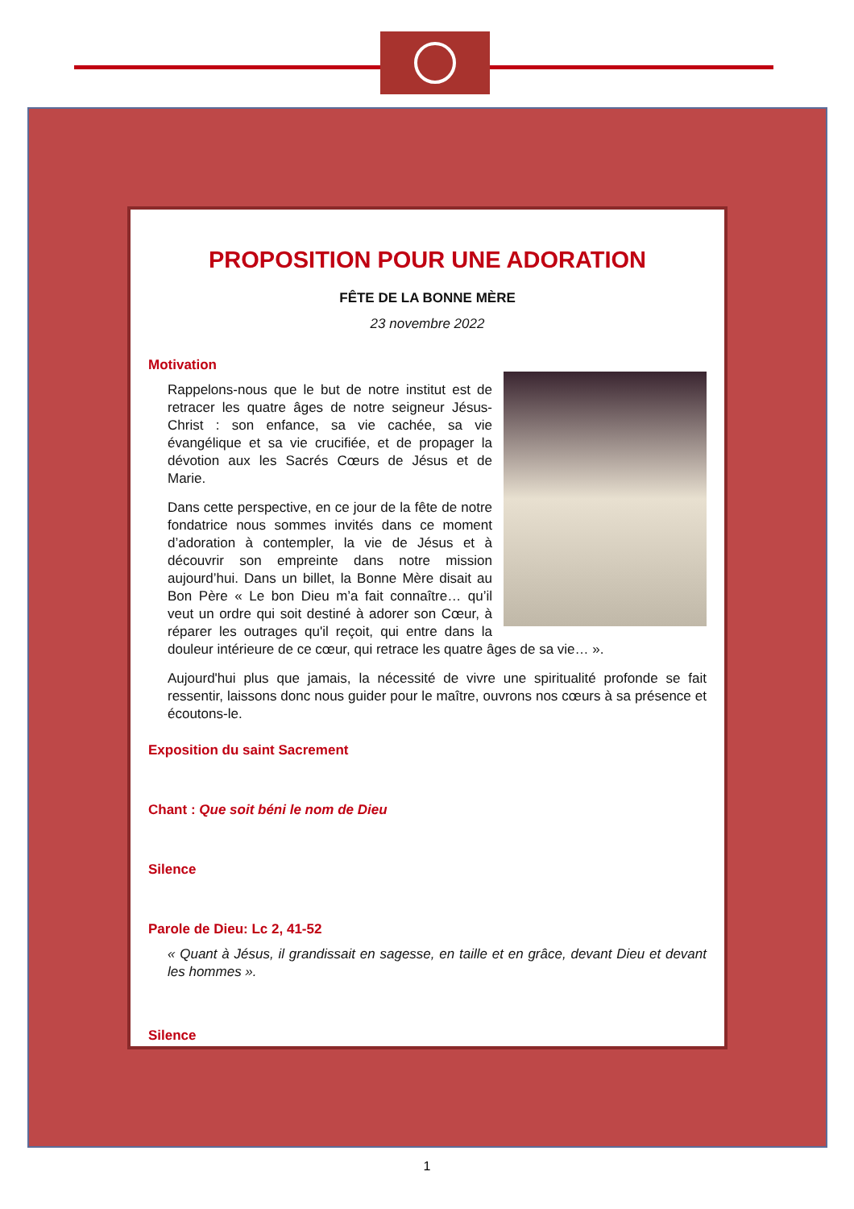PROPOSITION POUR UNE ADORATION
FÊTE DE LA BONNE MÈRE
23 novembre 2022
Motivation
Rappelons-nous que le but de notre institut est de retracer les quatre âges de notre seigneur Jésus-Christ : son enfance, sa vie cachée, sa vie évangélique et sa vie crucifiée, et de propager la dévotion aux les Sacrés Cœurs de Jésus et de Marie.
Dans cette perspective, en ce jour de la fête de notre fondatrice nous sommes invités dans ce moment d’adoration à contempler, la vie de Jésus et à découvrir son empreinte dans notre mission aujourd’hui. Dans un billet, la Bonne Mère disait au Bon Père « Le bon Dieu m’a fait connaître… qu’il veut un ordre qui soit destiné à adorer son Cœur, à réparer les outrages qu'il reçoit, qui entre dans la douleur intérieure de ce cœur, qui retrace les quatre âges de sa vie… ».
Aujourd'hui plus que jamais, la nécessité de vivre une spiritualité profonde se fait ressentir, laissons donc nous guider pour le maître, ouvrons nos cœurs à sa présence et écoutons-le.
Exposition du saint Sacrement
Chant : Que soit béni le nom de Dieu
Silence
Parole de Dieu: Lc 2, 41-52
« Quant à Jésus, il grandissait en sagesse, en taille et en grâce, devant Dieu et devant les hommes ».
Silence
1